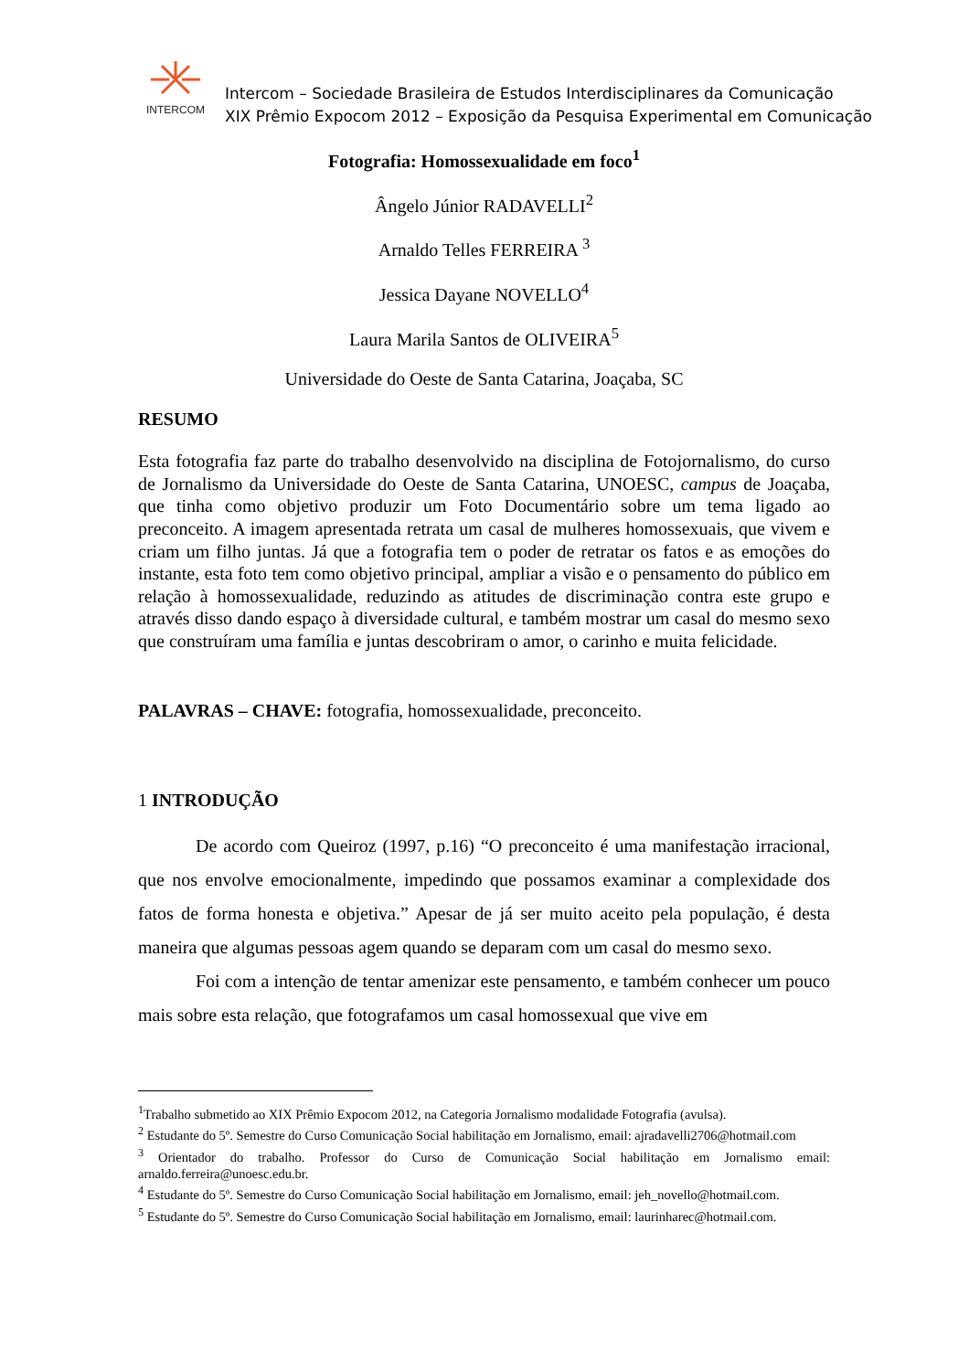INTERCOM
Intercom – Sociedade Brasileira de Estudos Interdisciplinares da Comunicação
XIX Prêmio Expocom 2012 – Exposição da Pesquisa Experimental em Comunicação
Fotografia: Homossexualidade em foco<sup>1</sup>
Ângelo Júnior RADAVELLI<sup>2</sup>
Arnaldo Telles FERREIRA <sup>3</sup>
Jessica Dayane NOVELLO<sup>4</sup>
Laura Marila Santos de OLIVEIRA<sup>5</sup>
Universidade do Oeste de Santa Catarina, Joaçaba, SC
RESUMO
Esta fotografia faz parte do trabalho desenvolvido na disciplina de Fotojornalismo, do curso de Jornalismo da Universidade do Oeste de Santa Catarina, UNOESC, campus de Joaçaba, que tinha como objetivo produzir um Foto Documentário sobre um tema ligado ao preconceito. A imagem apresentada retrata um casal de mulheres homossexuais, que vivem e criam um filho juntas. Já que a fotografia tem o poder de retratar os fatos e as emoções do instante, esta foto tem como objetivo principal, ampliar a visão e o pensamento do público em relação à homossexualidade, reduzindo as atitudes de discriminação contra este grupo e através disso dando espaço à diversidade cultural, e também mostrar um casal do mesmo sexo que construíram uma família e juntas descobriram o amor, o carinho e muita felicidade.
PALAVRAS – CHAVE: fotografia, homossexualidade, preconceito.
1 INTRODUÇÃO
De acordo com Queiroz (1997, p.16) “O preconceito é uma manifestação irracional, que nos envolve emocionalmente, impedindo que possamos examinar a complexidade dos fatos de forma honesta e objetiva.” Apesar de já ser muito aceito pela população, é desta maneira que algumas pessoas agem quando se deparam com um casal do mesmo sexo.
Foi com a intenção de tentar amenizar este pensamento, e também conhecer um pouco mais sobre esta relação, que fotografamos um casal homossexual que vive em
<sup>1</sup> Trabalho submetido ao XIX Prêmio Expocom 2012, na Categoria Jornalismo modalidade Fotografia (avulsa).
<sup>2</sup> Estudante do 5º. Semestre do Curso Comunicação Social habilitação em Jornalismo, email: ajradavelli2706@hotmail.com
<sup>3</sup> Orientador do trabalho. Professor do Curso de Comunicação Social habilitação em Jornalismo email: arnaldo.ferreira@unoesc.edu.br.
<sup>4</sup> Estudante do 5º. Semestre do Curso Comunicação Social habilitação em Jornalismo, email: jeh_novello@hotmail.com.
<sup>5</sup> Estudante do 5º. Semestre do Curso Comunicação Social habilitação em Jornalismo, email: laurinharec@hotmail.com.